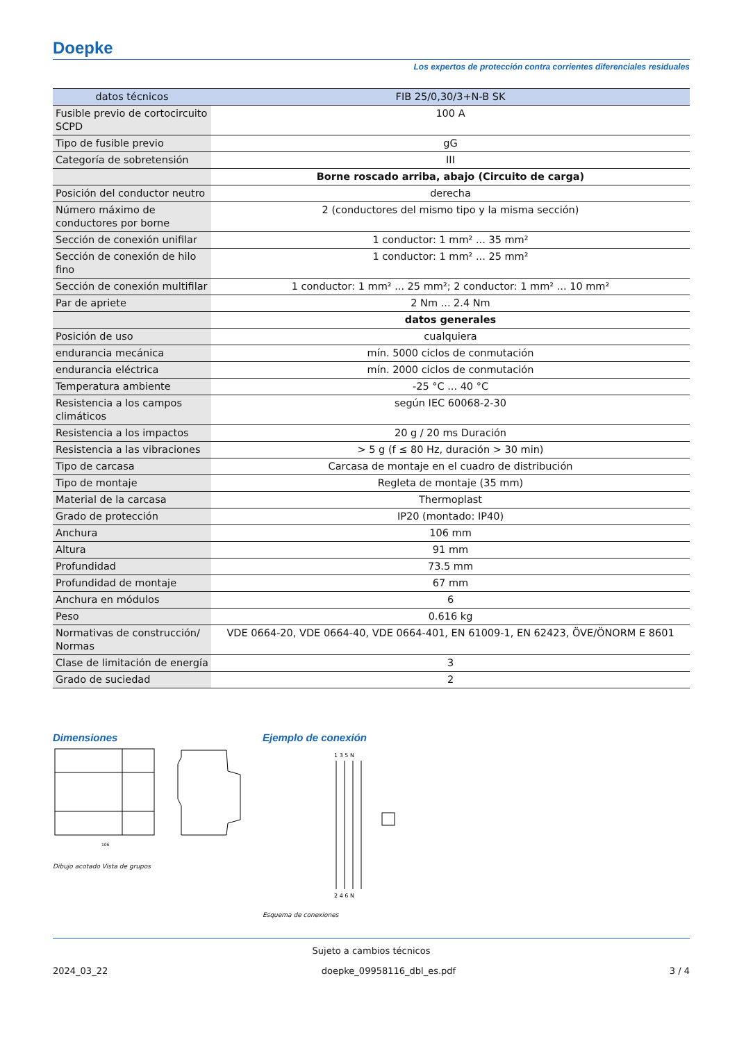Doepke
Los expertos de protección contra corrientes diferenciales residuales
| datos técnicos | FIB 25/0,30/3+N-B SK |
| --- | --- |
| Fusible previo de cortocircuito SCPD | 100 A |
| Tipo de fusible previo | gG |
| Categoría de sobretensión | III |
| | Borne roscado arriba, abajo (Circuito de carga) |
| Posición del conductor neutro | derecha |
| Número máximo de conductores por borne | 2 (conductores del mismo tipo y la misma sección) |
| Sección de conexión unifilar | 1 conductor: 1 mm² ... 35 mm² |
| Sección de conexión de hilo fino | 1 conductor: 1 mm² ... 25 mm² |
| Sección de conexión multifilar | 1 conductor: 1 mm² ... 25 mm²; 2 conductor: 1 mm² ... 10 mm² |
| Par de apriete | 2 Nm ... 2.4 Nm |
| | datos generales |
| Posición de uso | cualquiera |
| endurancia mecánica | mín. 5000 ciclos de conmutación |
| endurancia eléctrica | mín. 2000 ciclos de conmutación |
| Temperatura ambiente | -25 °C ... 40 °C |
| Resistencia a los campos climáticos | según IEC 60068-2-30 |
| Resistencia a los impactos | 20 g / 20 ms Duración |
| Resistencia a las vibraciones | > 5 g (f ≤ 80 Hz, duración > 30 min) |
| Tipo de carcasa | Carcasa de montaje en el cuadro de distribución |
| Tipo de montaje | Regleta de montaje (35 mm) |
| Material de la carcasa | Thermoplast |
| Grado de protección | IP20 (montado: IP40) |
| Anchura | 106 mm |
| Altura | 91 mm |
| Profundidad | 73.5 mm |
| Profundidad de montaje | 67 mm |
| Anchura en módulos | 6 |
| Peso | 0.616 kg |
| Normativas de construcción/ Normas | VDE 0664-20, VDE 0664-40, VDE 0664-401, EN 61009-1, EN 62423, ÖVE/ÖNORM E 8601 |
| Clase de limitación de energía | 3 |
| Grado de suciedad | 2 |
Dimensiones
106
Dibujo acotado Vista de grupos
Ejemplo de conexión
1 3 5 N
2 4 6 N
Esquema de conexiones
Sujeto a cambios técnicos
2024_03_22 doepke_09958116_dbl_es.pdf 3 / 4